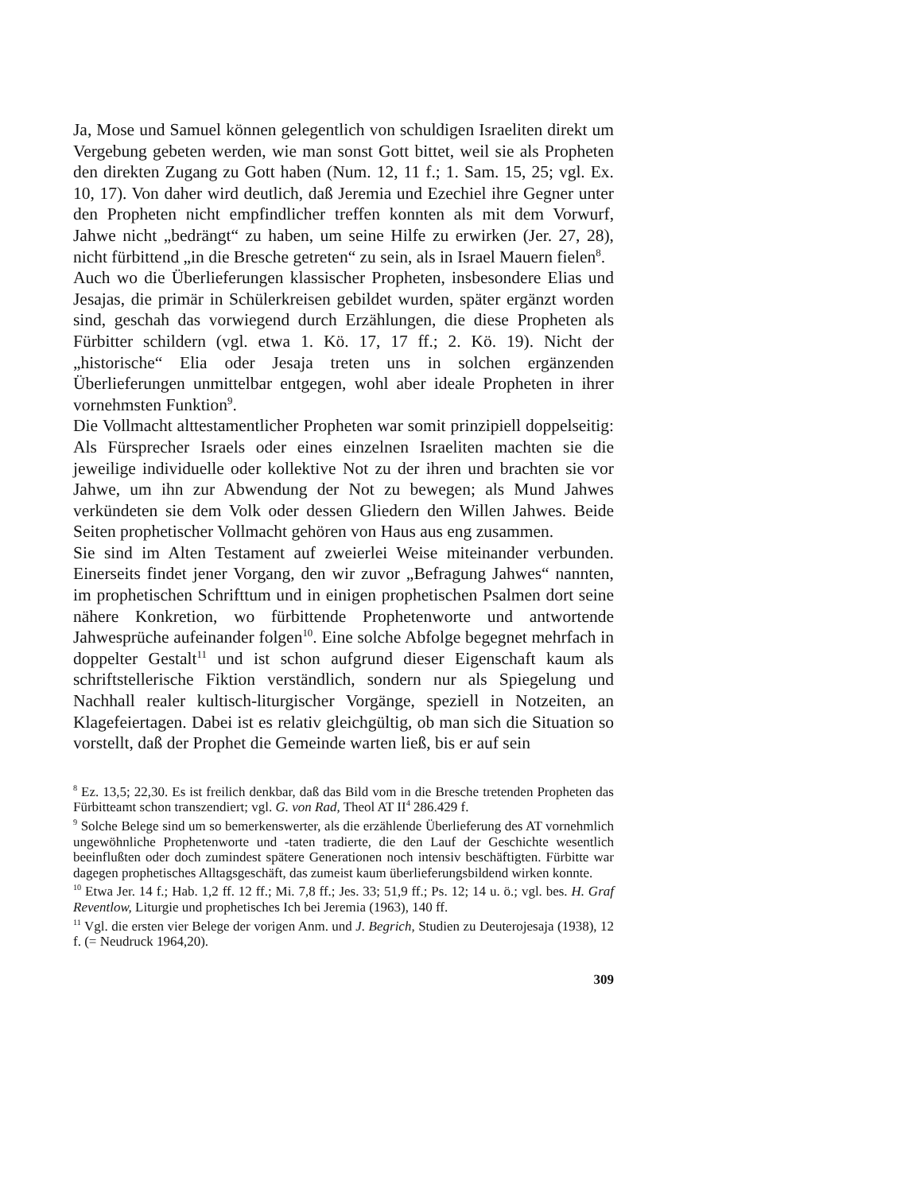Ja, Mose und Samuel können gelegentlich von schuldigen Israeliten direkt um Vergebung gebeten werden, wie man sonst Gott bittet, weil sie als Propheten den direkten Zugang zu Gott haben (Num. 12, 11 f.; 1. Sam. 15, 25; vgl. Ex. 10, 17). Von daher wird deutlich, daß Jeremia und Ezechiel ihre Gegner unter den Propheten nicht empfindlicher treffen konnten als mit dem Vorwurf, Jahwe nicht „bedrängt“ zu haben, um seine Hilfe zu erwirken (Jer. 27, 28), nicht fürbittend „in die Bresche getreten“ zu sein, als in Israel Mauern fielen<sup>8</sup>.
Auch wo die Überlieferungen klassischer Propheten, insbesondere Elias und Jesajas, die primär in Schülerkreisen gebildet wurden, später ergänzt worden sind, geschah das vorwiegend durch Erzählungen, die diese Propheten als Fürbitter schildern (vgl. etwa 1. Kö. 17, 17 ff.; 2. Kö. 19). Nicht der „historische“ Elia oder Jesaja treten uns in solchen ergänzenden Überlieferungen unmittelbar entgegen, wohl aber ideale Propheten in ihrer vornehmsten Funktion<sup>9</sup>.
Die Vollmacht alttestamentlicher Propheten war somit prinzipiell doppelseitig: Als Fürsprecher Israels oder eines einzelnen Israeliten machten sie die jeweilige individuelle oder kollektive Not zu der ihren und brachten sie vor Jahwe, um ihn zur Abwendung der Not zu bewegen; als Mund Jahwes verkündeten sie dem Volk oder dessen Gliedern den Willen Jahwes. Beide Seiten prophetischer Vollmacht gehören von Haus aus eng zusammen.
Sie sind im Alten Testament auf zweierlei Weise miteinander verbunden. Einerseits findet jener Vorgang, den wir zuvor „Befragung Jahwes“ nannten, im prophetischen Schrifttum und in einigen prophetischen Psalmen dort seine nähere Konkretion, wo fürbittende Prophetenworte und antwortende Jahwesprüche aufeinander folgen<sup>10</sup>. Eine solche Abfolge begegnet mehrfach in doppelter Gestalt<sup>11</sup> und ist schon aufgrund dieser Eigenschaft kaum als schriftstellerische Fiktion verständlich, sondern nur als Spiegelung und Nachhall realer kultisch-liturgischer Vorgänge, speziell in Notzeiten, an Klagefeiertagen. Dabei ist es relativ gleichgültig, ob man sich die Situation so vorstellt, daß der Prophet die Gemeinde warten ließ, bis er auf sein
<sup>8</sup> Ez. 13,5; 22,30. Es ist freilich denkbar, daß das Bild vom in die Bresche tretenden Propheten das Fürbitteamt schon transzendiert; vgl. G. von Rad, Theol AT II<sup>4</sup> 286.429 f.
<sup>9</sup> Solche Belege sind um so bemerkenswerter, als die erzählende Überlieferung des AT vornehmlich ungewöhnliche Prophetenworte und -taten tradierte, die den Lauf der Geschichte wesentlich beeinflußten oder doch zumindest spätere Generationen noch intensiv beschäftigten. Fürbitte war dagegen prophetisches Alltagsgeschäft, das zumeist kaum überlieferungsbildend wirken konnte.
<sup>10</sup> Etwa Jer. 14 f.; Hab. 1,2 ff. 12 ff.; Mi. 7,8 ff.; Jes. 33; 51,9 ff.; Ps. 12; 14 u. ö.; vgl. bes. H. Graf Reventlow, Liturgie und prophetisches Ich bei Jeremia (1963), 140 ff.
<sup>11</sup> Vgl. die ersten vier Belege der vorigen Anm. und J. Begrich, Studien zu Deuterojesaja (1938), 12 f. (= Neudruck 1964,20).
309